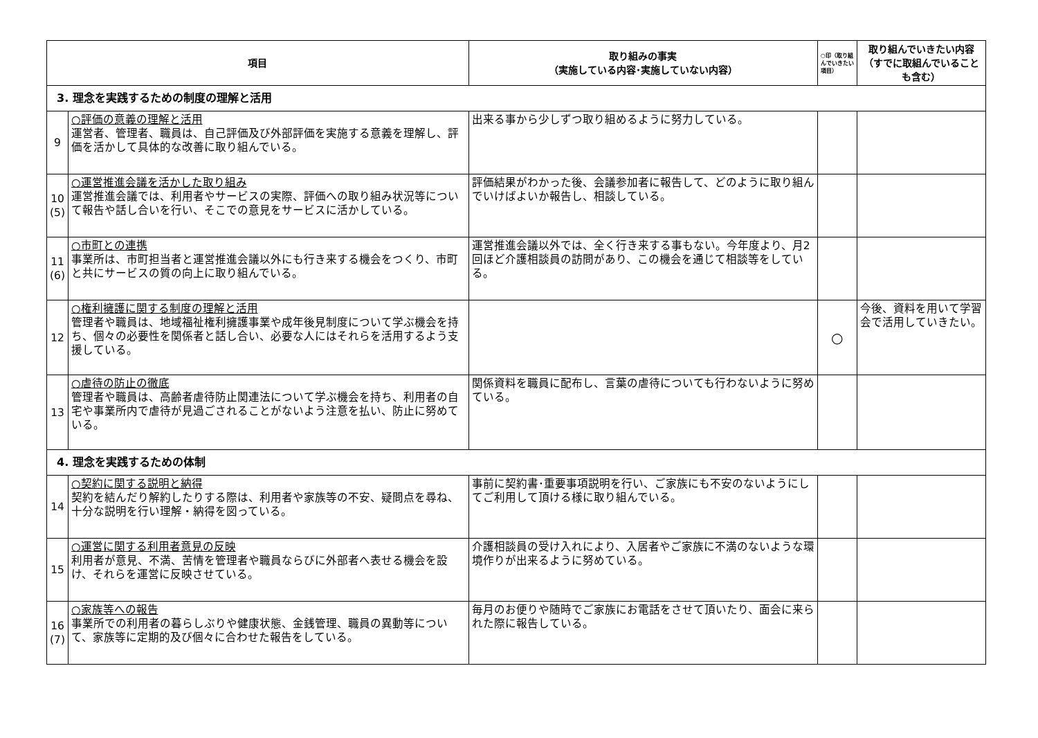| 項目 | | 取り組みの事実 （実施している内容･実施していない内容） | ○印（取り組んでいきたい項目） | 取り組んでいきたい内容 （すでに取組んでいることも含む） |
| --- | --- | --- | --- | --- |
| 3. 理念を実践するための制度の理解と活用 | | | | |
| 9 | ○評価の意義の理解と活用 運営者、管理者、職員は、自己評価及び外部評価を実施する意義を理解し、評価を活かして具体的な改善に取り組んでいる。 | 出来る事から少しずつ取り組めるように努力している。 | | |
| 10 (5) | ○運営推進会議を活かした取り組み 運営推進会議では、利用者やサービスの実際、評価への取り組み状況等について報告や話し合いを行い、そこでの意見をサービスに活かしている。 | 評価結果がわかった後、会議参加者に報告して、どのように取り組んでいけばよいか報告し、相談している。 | | |
| 11 (6) | ○市町との連携 事業所は、市町担当者と運営推進会議以外にも行き来する機会をつくり、市町と共にサービスの質の向上に取り組んでいる。 | 運営推進会議以外では、全く行き来する事もない。今年度より、月2回ほど介護相談員の訪問があり、この機会を通じて相談等をしている。 | | |
| 12 | ○権利擁護に関する制度の理解と活用 管理者や職員は、地域福祉権利擁護事業や成年後見制度について学ぶ機会を持ち、個々の必要性を関係者と話し合い、必要な人にはそれらを活用するよう支援している。 | | ○ | 今後、資料を用いて学習会で活用していきたい。 |
| 13 | ○虐待の防止の徹底 管理者や職員は、高齢者虐待防止関連法について学ぶ機会を持ち、利用者の自宅や事業所内で虐待が見過ごされることがないよう注意を払い、防止に努めている。 | 関係資料を職員に配布し、言葉の虐待についても行わないように努めている。 | | |
| 4. 理念を実践するための体制 | | | | |
| 14 | ○契約に関する説明と納得 契約を結んだり解約したりする際は、利用者や家族等の不安、疑問点を尋ね、十分な説明を行い理解・納得を図っている。 | 事前に契約書･重要事項説明を行い、ご家族にも不安のないようにしてご利用して頂ける様に取り組んでいる。 | | |
| 15 | ○運営に関する利用者意見の反映 利用者が意見、不満、苦情を管理者や職員ならびに外部者へ表せる機会を設け、それらを運営に反映させている。 | 介護相談員の受け入れにより、入居者やご家族に不満のないような環境作りが出来るように努めている。 | | |
| 16 (7) | ○家族等への報告 事業所での利用者の暮らしぶりや健康状態、金銭管理、職員の異動等について、家族等に定期的及び個々に合わせた報告をしている。 | 毎月のお便りや随時でご家族にお電話をさせて頂いたり、面会に来られた際に報告している。 | | |